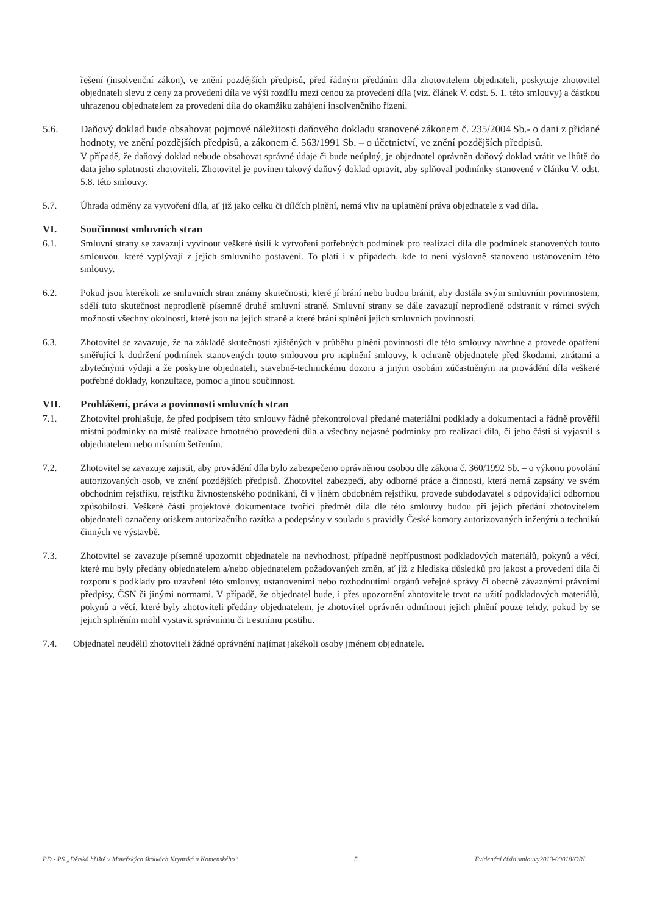řešení (insolvenční zákon), ve znění pozdějších předpisů, před řádným předáním díla zhotovitelem objednateli, poskytuje zhotovitel objednateli slevu z ceny za provedení díla ve výši rozdílu mezi cenou za provedení díla (viz. článek V. odst. 5. 1. této smlouvy) a částkou uhrazenou objednatelem za provedení díla do okamžiku zahájení insolvenčního řízení.
5.6. Daňový doklad bude obsahovat pojmové náležitosti daňového dokladu stanovené zákonem č. 235/2004 Sb.- o dani z přidané hodnoty, ve znění pozdějších předpisů, a zákonem č. 563/1991 Sb. – o účetnictví, ve znění pozdějších předpisů.
V případě, že daňový doklad nebude obsahovat správné údaje či bude neúplný, je objednatel oprávněn daňový doklad vrátit ve lhůtě do data jeho splatnosti zhotoviteli. Zhotovitel je povinen takový daňový doklad opravit, aby splňoval podmínky stanovené v článku V. odst. 5.8. této smlouvy.
5.7. Úhrada odměny za vytvoření díla, ať již jako celku či dílčích plnění, nemá vliv na uplatnění práva objednatele z vad díla.
VI. Součinnost smluvních stran
6.1. Smluvní strany se zavazují vyvinout veškeré úsilí k vytvoření potřebných podmínek pro realizaci díla dle podmínek stanovených touto smlouvou, které vyplývají z jejich smluvního postavení. To platí i v případech, kde to není výslovně stanoveno ustanovením této smlouvy.
6.2. Pokud jsou kterékoli ze smluvních stran známy skutečnosti, které jí brání nebo budou bránit, aby dostála svým smluvním povinnostem, sdělí tuto skutečnost neprodleně písemně druhé smluvní straně. Smluvní strany se dále zavazují neprodleně odstranit v rámci svých možností všechny okolnosti, které jsou na jejich straně a které brání splnění jejich smluvních povinností.
6.3. Zhotovitel se zavazuje, že na základě skutečností zjištěných v průběhu plnění povinností dle této smlouvy navrhne a provede opatření směřující k dodržení podmínek stanovených touto smlouvou pro naplnění smlouvy, k ochraně objednatele před škodami, ztrátami a zbytečnými výdaji a že poskytne objednateli, stavebně-technickému dozoru a jiným osobám zúčastněným na provádění díla veškeré potřebné doklady, konzultace, pomoc a jinou součinnost.
VII. Prohlášení, práva a povinnosti smluvních stran
7.1. Zhotovitel prohlašuje, že před podpisem této smlouvy řádně překontroloval předané materiální podklady a dokumentaci a řádně prověřil místní podmínky na místě realizace hmotného provedení díla a všechny nejasné podmínky pro realizaci díla, či jeho části si vyjasnil s objednatelem nebo místním šetřením.
7.2. Zhotovitel se zavazuje zajistit, aby provádění díla bylo zabezpečeno oprávněnou osobou dle zákona č. 360/1992 Sb. – o výkonu povolání autorizovaných osob, ve znění pozdějších předpisů. Zhotovitel zabezpečí, aby odborné práce a činnosti, která nemá zapsány ve svém obchodním rejstříku, rejstříku živnostenského podnikání, či v jiném obdobném rejstříku, provede subdodavatel s odpovídající odbornou způsobilostí. Veškeré části projektové dokumentace tvořící předmět díla dle této smlouvy budou při jejich předání zhotovitelem objednateli označeny otiskem autorizačního razítka a podepsány v souladu s pravidly České komory autorizovaných inženýrů a techniků činných ve výstavbě.
7.3. Zhotovitel se zavazuje písemně upozornit objednatele na nevhodnost, případně nepřípustnost podkladových materiálů, pokynů a věcí, které mu byly předány objednatelem a/nebo objednatelem požadovaných změn, ať již z hlediska důsledků pro jakost a provedení díla či rozporu s podklady pro uzavření této smlouvy, ustanoveními nebo rozhodnutími orgánů veřejné správy či obecně závaznými právními předpisy, ČSN či jinými normami. V případě, že objednatel bude, i přes upozornění zhotovitele trvat na užití podkladových materiálů, pokynů a věcí, které byly zhotoviteli předány objednatelem, je zhotovitel oprávněn odmítnout jejich plnění pouze tehdy, pokud by se jejich splněním mohl vystavit správnímu či trestnímu postihu.
7.4. Objednatel neudělil zhotoviteli žádné oprávnění najímat jakékoli osoby jménem objednatele.
PD - PS „Dětská hřiště v Mateřských školkách Krymská a Komenského“ 5. Evidenční číslo smlouvy2013-00018/ORI